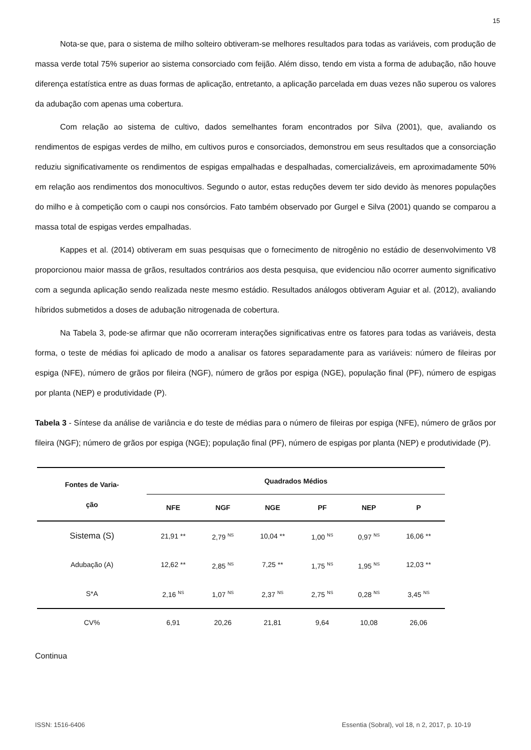15
Nota-se que, para o sistema de milho solteiro obtiveram-se melhores resultados para todas as variáveis, com produção de massa verde total 75% superior ao sistema consorciado com feijão. Além disso, tendo em vista a forma de adubação, não houve diferença estatística entre as duas formas de aplicação, entretanto, a aplicação parcelada em duas vezes não superou os valores da adubação com apenas uma cobertura.
Com relação ao sistema de cultivo, dados semelhantes foram encontrados por Silva (2001), que, avaliando os rendimentos de espigas verdes de milho, em cultivos puros e consorciados, demonstrou em seus resultados que a consorciação reduziu significativamente os rendimentos de espigas empalhadas e despalhadas, comercializáveis, em aproximadamente 50% em relação aos rendimentos dos monocultivos. Segundo o autor, estas reduções devem ter sido devido às menores populações do milho e à competição com o caupi nos consórcios. Fato também observado por Gurgel e Silva (2001) quando se comparou a massa total de espigas verdes empalhadas.
Kappes et al. (2014) obtiveram em suas pesquisas que o fornecimento de nitrogênio no estádio de desenvolvimento V8 proporcionou maior massa de grãos, resultados contrários aos desta pesquisa, que evidenciou não ocorrer aumento significativo com a segunda aplicação sendo realizada neste mesmo estádio. Resultados análogos obtiveram Aguiar et al. (2012), avaliando híbridos submetidos a doses de adubação nitrogenada de cobertura.
Na Tabela 3, pode-se afirmar que não ocorreram interações significativas entre os fatores para todas as variáveis, desta forma, o teste de médias foi aplicado de modo a analisar os fatores separadamente para as variáveis: número de fileiras por espiga (NFE), número de grãos por fileira (NGF), número de grãos por espiga (NGE), população final (PF), número de espigas por planta (NEP) e produtividade (P).
Tabela 3 - Síntese da análise de variância e do teste de médias para o número de fileiras por espiga (NFE), número de grãos por fileira (NGF); número de grãos por espiga (NGE); população final (PF), número de espigas por planta (NEP) e produtividade (P).
| Fontes de Varia- ção | Quadrados Médios | | | | | |
| --- | --- | --- | --- | --- | --- | --- |
| | NFE | NGF | NGE | PF | NEP | P |
| Sistema (S) | 21,91 ** | 2,79 <sup>NS</sup> | 10,04 ** | 1,00 <sup>NS</sup> | 0,97 <sup>NS</sup> | 16,06 ** |
| Adubação (A) | 12,62 ** | 2,85 <sup>NS</sup> | 7,25 ** | 1,75 <sup>NS</sup> | 1,95 <sup>NS</sup> | 12,03 ** |
| S*A | 2,16 <sup>NS</sup> | 1,07 <sup>NS</sup> | 2,37 <sup>NS</sup> | 2,75 <sup>NS</sup> | 0,28 <sup>NS</sup> | 3,45 <sup>NS</sup> |
| CV% | 6,91 | 20,26 | 21,81 | 9,64 | 10,08 | 26,06 |
Continua
ISSN: 1516-6406 Essentia (Sobral), vol 18, n 2, 2017, p. 10-19